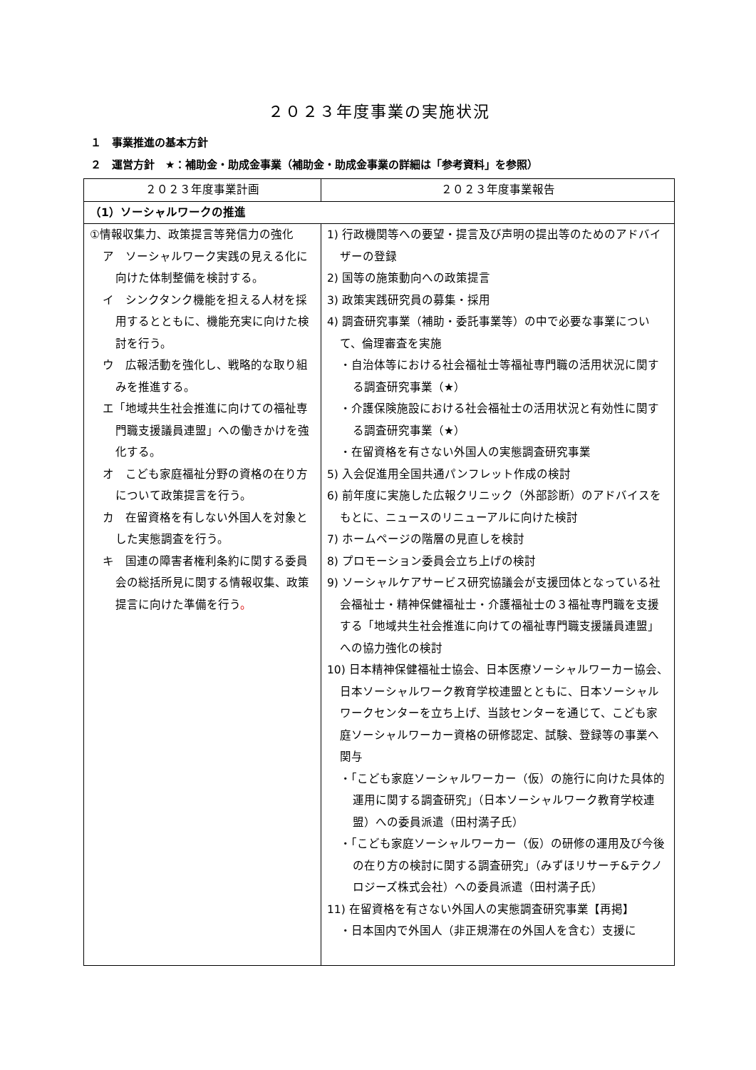２０２３年度事業の実施状況
１　事業推進の基本方針
２　運営方針　★：補助金・助成金事業（補助金・助成金事業の詳細は「参考資料」を参照）
| ２０２３年度事業計画 | ２０２３年度事業報告 |
| --- | --- |
| （1）ソーシャルワークの推進 | |
| ①情報収集力、政策提言等発信力の強化 ア ソーシャルワーク実践の見える化に向けた体制整備を検討する。 イ シンクタンク機能を担える人材を採用するとともに、機能充実に向けた検討を行う。 ウ 広報活動を強化し、戦略的な取り組みを推進する。 エ「地域共生社会推進に向けての福祉専門職支援議員連盟」への働きかけを強化する。 オ こども家庭福祉分野の資格の在り方について政策提言を行う。 カ 在留資格を有しない外国人を対象とした実態調査を行う。 キ 国連の障害者権利条約に関する委員会の総括所見に関する情報収集、政策提言に向けた準備を行う 。 | 1) 行政機関等への要望・提言及び声明の提出等のためのアドバイザーの登録 2) 国等の施策動向への政策提言 3) 政策実践研究員の募集・採用 4) 調査研究事業（補助・委託事業等）の中で必要な事業について、倫理審査を実施 ・自治体等における社会福祉士等福祉専門職の活用状況に関する調査研究事業（★） ・介護保険施設における社会福祉士の活用状況と有効性に関する調査研究事業（★） ・在留資格を有さない外国人の実態調査研究事業 5) 入会促進用全国共通パンフレット作成の検討 6) 前年度に実施した広報クリニック（外部診断）のアドバイスをもとに、ニュースのリニューアルに向けた検討 7) ホームページの階層の見直しを検討 8) プロモーション委員会立ち上げの検討 9) ソーシャルケアサービス研究協議会が支援団体となっている社会福祉士・精神保健福祉士・介護福祉士の３福祉専門職を支援する「地域共生社会推進に向けての福祉専門職支援議員連盟」への協力強化の検討 10) 日本精神保健福祉士協会、日本医療ソーシャルワーカー協会、日本ソーシャルワーク教育学校連盟とともに、日本ソーシャルワークセンターを立ち上げ、当該センターを通じて、こども家庭ソーシャルワーカー資格の研修認定、試験、登録等の事業へ関与 ・「こども家庭ソーシャルワーカー（仮）の施行に向けた具体的運用に関する調査研究」（日本ソーシャルワーク教育学校連盟）への委員派遣（田村満子氏） ・「こども家庭ソーシャルワーカー（仮）の研修の運用及び今後の在り方の検討に関する調査研究」（みずほリサーチ&テクノロジーズ株式会社）への委員派遣（田村満子氏） 11) 在留資格を有さない外国人の実態調査研究事業【再掲】 ・日本国内で外国人（非正規滞在の外国人を含む）支援に |